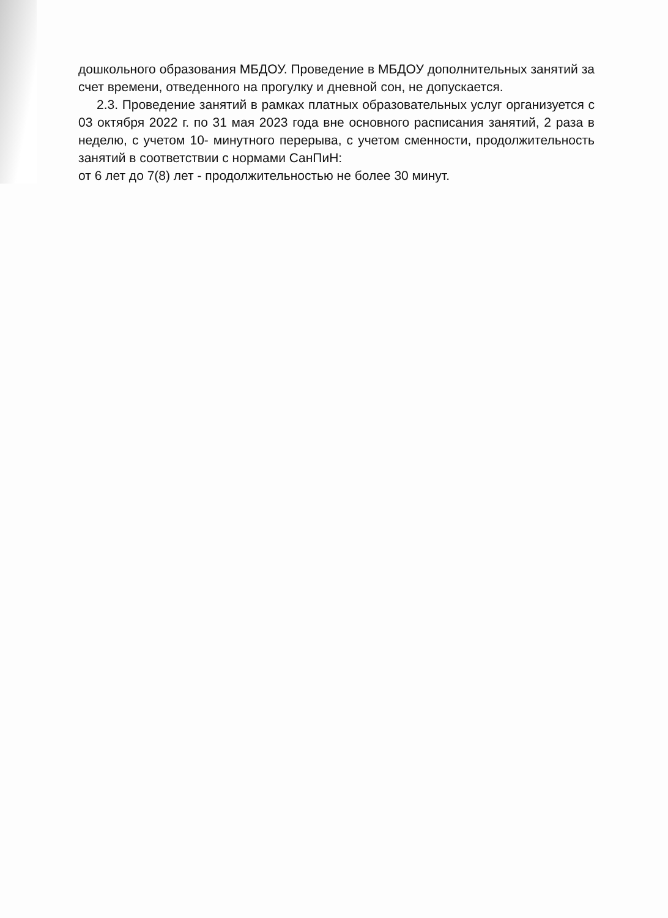дошкольного образования МБДОУ. Проведение в МБДОУ дополнительных занятий за счет времени, отведенного на прогулку и дневной сон, не допускается.
2.3. Проведение занятий в рамках платных образовательных услуг организуется с 03 октября 2022 г. по 31 мая 2023 года вне основного расписания занятий, 2 раза в неделю, с учетом 10- минутного перерыва, с учетом сменности, продолжительность занятий в соответствии с нормами СанПиН:
от 6 лет до 7(8) лет - продолжительностью не более 30 минут.